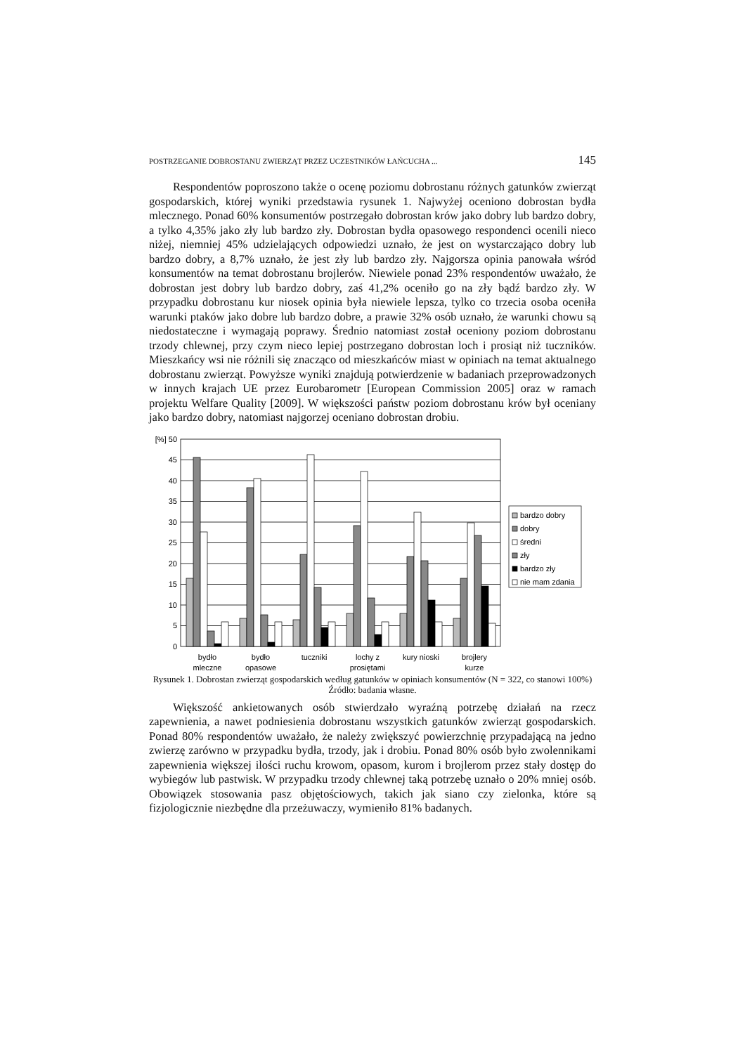POSTRZEGANIE DOBROSTANU ZWIERZĄT PRZEZ UCZESTNIKÓW ŁAŃCUCHA ... 145
Respondentów poproszono także o ocenę poziomu dobrostanu różnych gatunków zwierząt gospodarskich, której wyniki przedstawia rysunek 1. Najwyżej oceniono dobrostan bydła mlecznego. Ponad 60% konsumentów postrzegało dobrostan krów jako dobry lub bardzo dobry, a tylko 4,35% jako zły lub bardzo zły. Dobrostan bydła opasowego respondenci ocenili nieco niżej, niemniej 45% udzielających odpowiedzi uznało, że jest on wystarczająco dobry lub bardzo dobry, a 8,7% uznało, że jest zły lub bardzo zły. Najgorsza opinia panowała wśród konsumentów na temat dobrostanu brojlerów. Niewiele ponad 23% respondentów uważało, że dobrostan jest dobry lub bardzo dobry, zaś 41,2% oceniło go na zły bądź bardzo zły. W przypadku dobrostanu kur niosek opinia była niewiele lepsza, tylko co trzecia osoba oceniła warunki ptaków jako dobre lub bardzo dobre, a prawie 32% osób uznało, że warunki chowu są niedostateczne i wymagają poprawy. Średnio natomiast został oceniony poziom dobrostanu trzody chlewnej, przy czym nieco lepiej postrzegano dobrostan loch i prosiąt niż tuczników. Mieszkańcy wsi nie różnili się znacząco od mieszkańców miast w opiniach na temat aktualnego dobrostanu zwierząt. Powyższe wyniki znajdują potwierdzenie w badaniach przeprowadzonych w innych krajach UE przez Eurobarometr [European Commission 2005] oraz w ramach projektu Welfare Quality [2009]. W większości państw poziom dobrostanu krów był oceniany jako bardzo dobry, natomiast najgorzej oceniano dobrostan drobiu.
[%] 50
45
40
35
30
25
20
15
10
5
0
bydło
mleczne
bydło
opasowe
tuczniki
lochy z
prosiętami
kury nioski
brojlery
kurze
bardzo dobry
dobry
średni
zły
bardzo zły
nie mam zdania
Rysunek 1. Dobrostan zwierząt gospodarskich według gatunków w opiniach konsumentów (N = 322, co stanowi 100%)
Źródło: badania własne.
Większość ankietowanych osób stwierdzało wyraźną potrzebę działań na rzecz zapewnienia, a nawet podniesienia dobrostanu wszystkich gatunków zwierząt gospodarskich. Ponad 80% respondentów uważało, że należy zwiększyć powierzchnię przypadającą na jedno zwierzę zarówno w przypadku bydła, trzody, jak i drobiu. Ponad 80% osób było zwolennikami zapewnienia większej ilości ruchu krowom, opasom, kurom i brojlerom przez stały dostęp do wybiegów lub pastwisk. W przypadku trzody chlewnej taką potrzebę uznało o 20% mniej osób. Obowiązek stosowania pasz objętościowych, takich jak siano czy zielonka, które są fizjologicznie niezbędne dla przeżuwaczy, wymieniło 81% badanych.